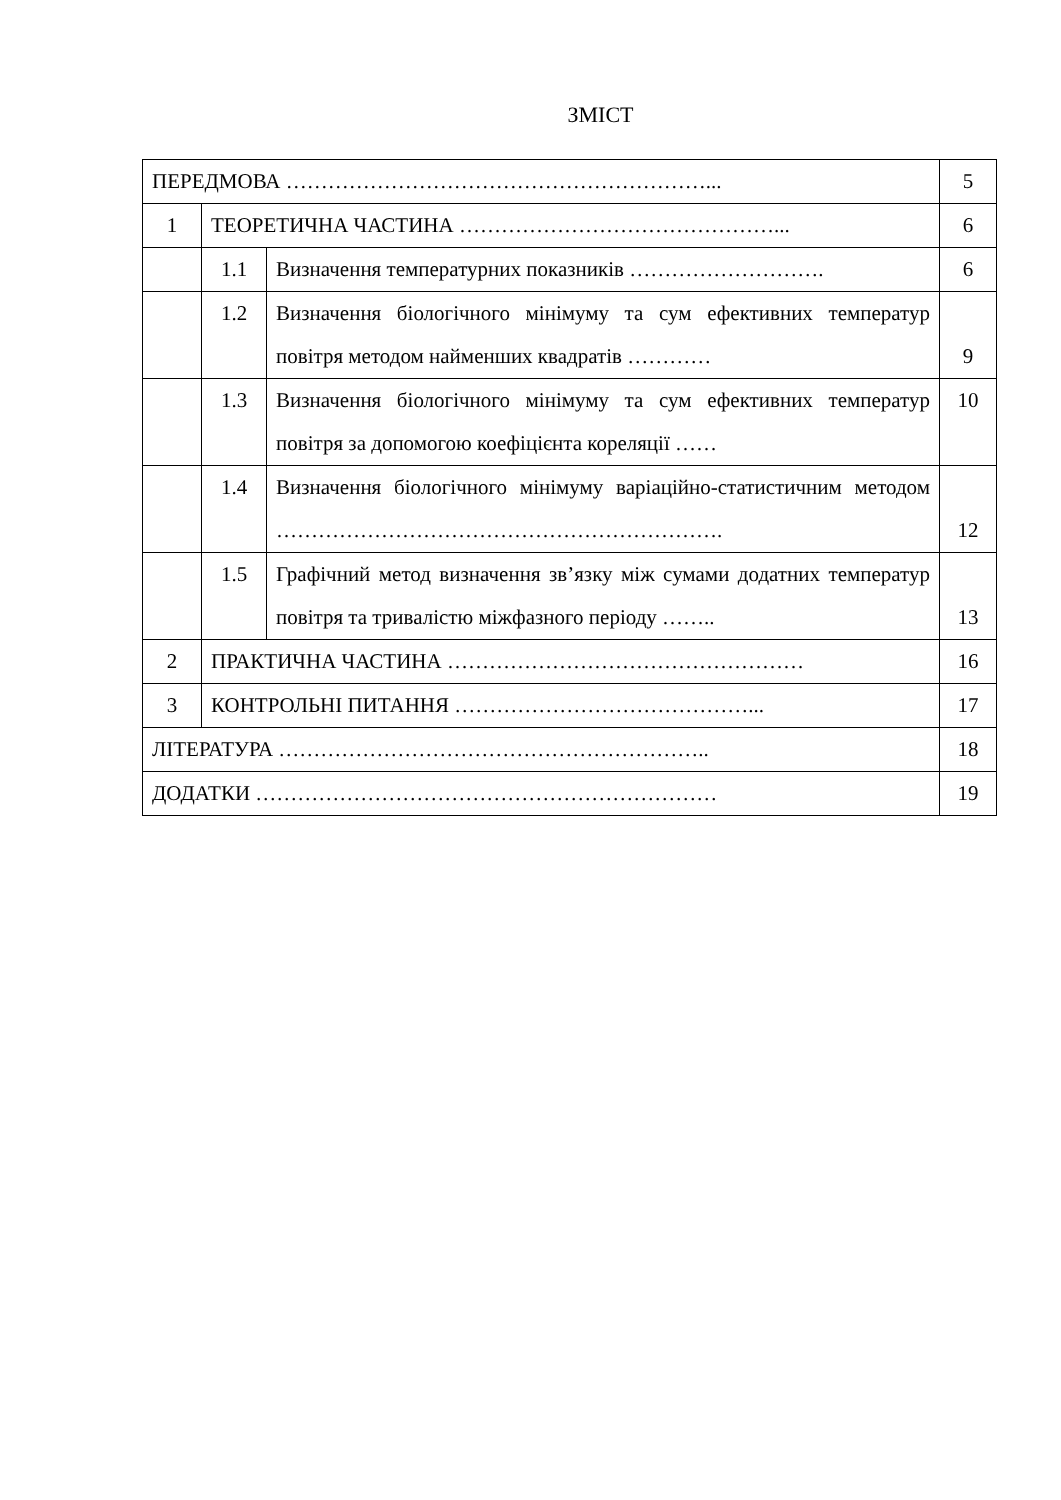ЗМІСТ
| ПЕРЕДМОВА ……………………………………………………... | | | 5 |
| 1 | ТЕОРЕТИЧНА ЧАСТИНА ………………………………………... | | 6 |
| | 1.1 | Визначення температурних показників ………………………. | 6 |
| | 1.2 | Визначення біологічного мінімуму та сум ефективних температур повітря методом найменших квадратів ………… | 9 |
| | 1.3 | Визначення біологічного мінімуму та сум ефективних температур повітря за допомогою коефіцієнта кореляції …… | 10 |
| | 1.4 | Визначення біологічного мінімуму варіаційно-статистичним методом ………………………………………………………. | 12 |
| | 1.5 | Графічний метод визначення зв’язку між сумами додатних температур повітря та тривалістю міжфазного періоду …….. | 13 |
| 2 | ПРАКТИЧНА ЧАСТИНА …………………………………………… | | 16 |
| 3 | КОНТРОЛЬНІ ПИТАННЯ ……………………………………... | | 17 |
| ЛІТЕРАТУРА …………………………………………………….. | | | 18 |
| ДОДАТКИ ………………………………………………………… | | | 19 |